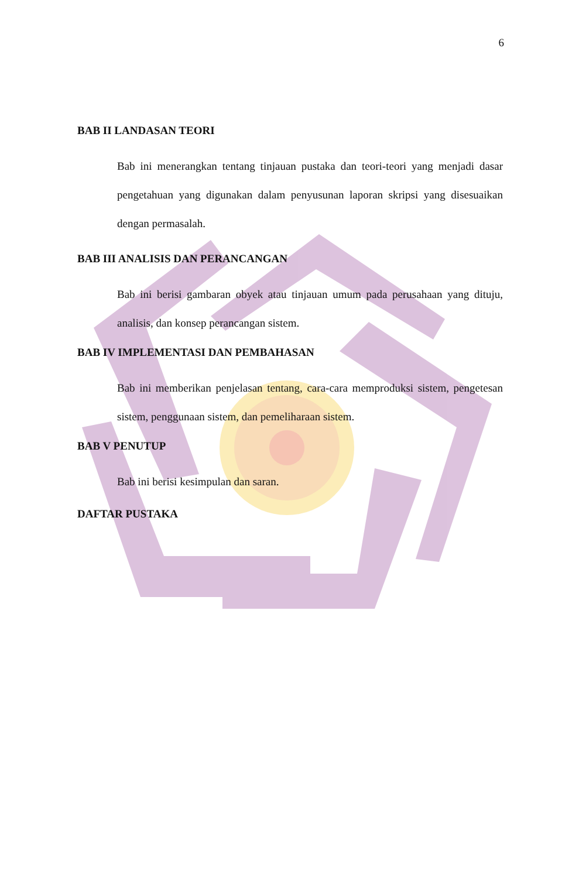6
BAB II LANDASAN TEORI
Bab ini menerangkan tentang tinjauan pustaka dan teori-teori yang menjadi dasar pengetahuan yang digunakan dalam penyusunan laporan skripsi yang disesuaikan dengan permasalah.
BAB III ANALISIS DAN PERANCANGAN
Bab ini berisi gambaran obyek atau tinjauan umum pada perusahaan yang dituju, analisis, dan konsep perancangan sistem.
BAB IV IMPLEMENTASI DAN PEMBAHASAN
Bab ini memberikan penjelasan tentang, cara-cara memproduksi sistem, pengetesan sistem, penggunaan sistem, dan pemeliharaan sistem.
BAB V PENUTUP
Bab ini berisi kesimpulan dan saran.
DAFTAR PUSTAKA